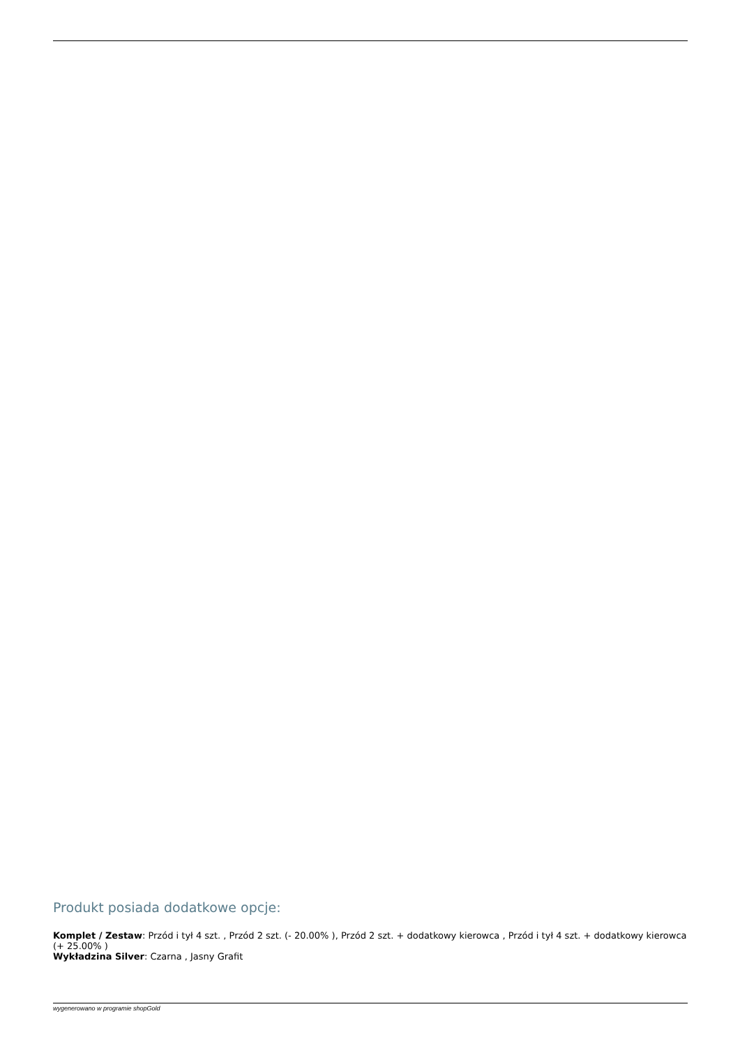Produkt posiada dodatkowe opcje:
Komplet / Zestaw: Przód i tył 4 szt. , Przód 2 szt. (- 20.00% ), Przód 2 szt. + dodatkowy kierowca , Przód i tył 4 szt. + dodatkowy kierowca (+ 25.00% )
Wykładzina Silver: Czarna , Jasny Grafit
wygenerowano w programie shopGold